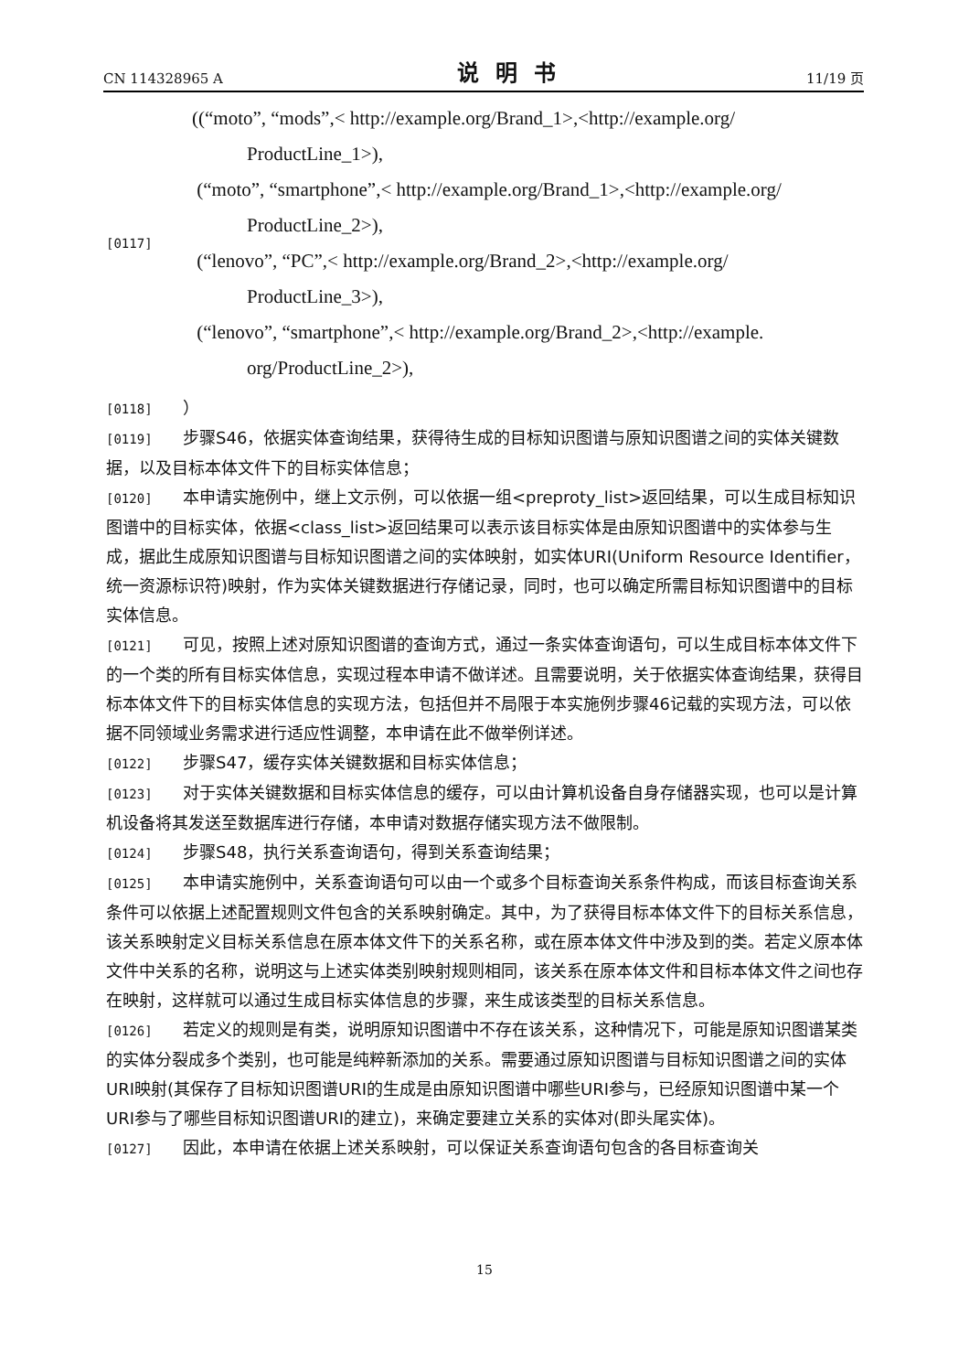CN 114328965 A 说明书 11/19 页
[0117]
((“moto”, “mods”,< http://example.org/Brand_1>,<http://example.org/
ProductLine_1>),
(“moto”, “smartphone”,< http://example.org/Brand_1>,<http://example.org/
ProductLine_2>),
(“lenovo”, “PC”,< http://example.org/Brand_2>,<http://example.org/
ProductLine_3>),
(“lenovo”, “smartphone”,< http://example.org/Brand_2>,<http://example.
org/ProductLine_2>),
[0118] ）
[0119] 步骤S46，依据实体查询结果，获得待生成的目标知识图谱与原知识图谱之间的实体关键数据，以及目标本体文件下的目标实体信息；
[0120] 本申请实施例中，继上文示例，可以依据一组<preproty_list>返回结果，可以生成目标知识图谱中的目标实体，依据<class_list>返回结果可以表示该目标实体是由原知识图谱中的实体参与生成，据此生成原知识图谱与目标知识图谱之间的实体映射，如实体URI(Uniform Resource Identifier，统一资源标识符)映射，作为实体关键数据进行存储记录，同时，也可以确定所需目标知识图谱中的目标实体信息。
[0121] 可见，按照上述对原知识图谱的查询方式，通过一条实体查询语句，可以生成目标本体文件下的一个类的所有目标实体信息，实现过程本申请不做详述。且需要说明，关于依据实体查询结果，获得目标本体文件下的目标实体信息的实现方法，包括但并不局限于本实施例步骤46记载的实现方法，可以依据不同领域业务需求进行适应性调整，本申请在此不做举例详述。
[0122] 步骤S47，缓存实体关键数据和目标实体信息；
[0123] 对于实体关键数据和目标实体信息的缓存，可以由计算机设备自身存储器实现，也可以是计算机设备将其发送至数据库进行存储，本申请对数据存储实现方法不做限制。
[0124] 步骤S48，执行关系查询语句，得到关系查询结果；
[0125] 本申请实施例中，关系查询语句可以由一个或多个目标查询关系条件构成，而该目标查询关系条件可以依据上述配置规则文件包含的关系映射确定。其中，为了获得目标本体文件下的目标关系信息，该关系映射定义目标关系信息在原本体文件下的关系名称，或在原本体文件中涉及到的类。若定义原本体文件中关系的名称，说明这与上述实体类别映射规则相同，该关系在原本体文件和目标本体文件之间也存在映射，这样就可以通过生成目标实体信息的步骤，来生成该类型的目标关系信息。
[0126] 若定义的规则是有类，说明原知识图谱中不存在该关系，这种情况下，可能是原知识图谱某类的实体分裂成多个类别，也可能是纯粹新添加的关系。需要通过原知识图谱与目标知识图谱之间的实体URI映射(其保存了目标知识图谱URI的生成是由原知识图谱中哪些URI参与，已经原知识图谱中某一个URI参与了哪些目标知识图谱URI的建立)，来确定要建立关系的实体对(即头尾实体)。
[0127] 因此，本申请在依据上述关系映射，可以保证关系查询语句包含的各目标查询关
15